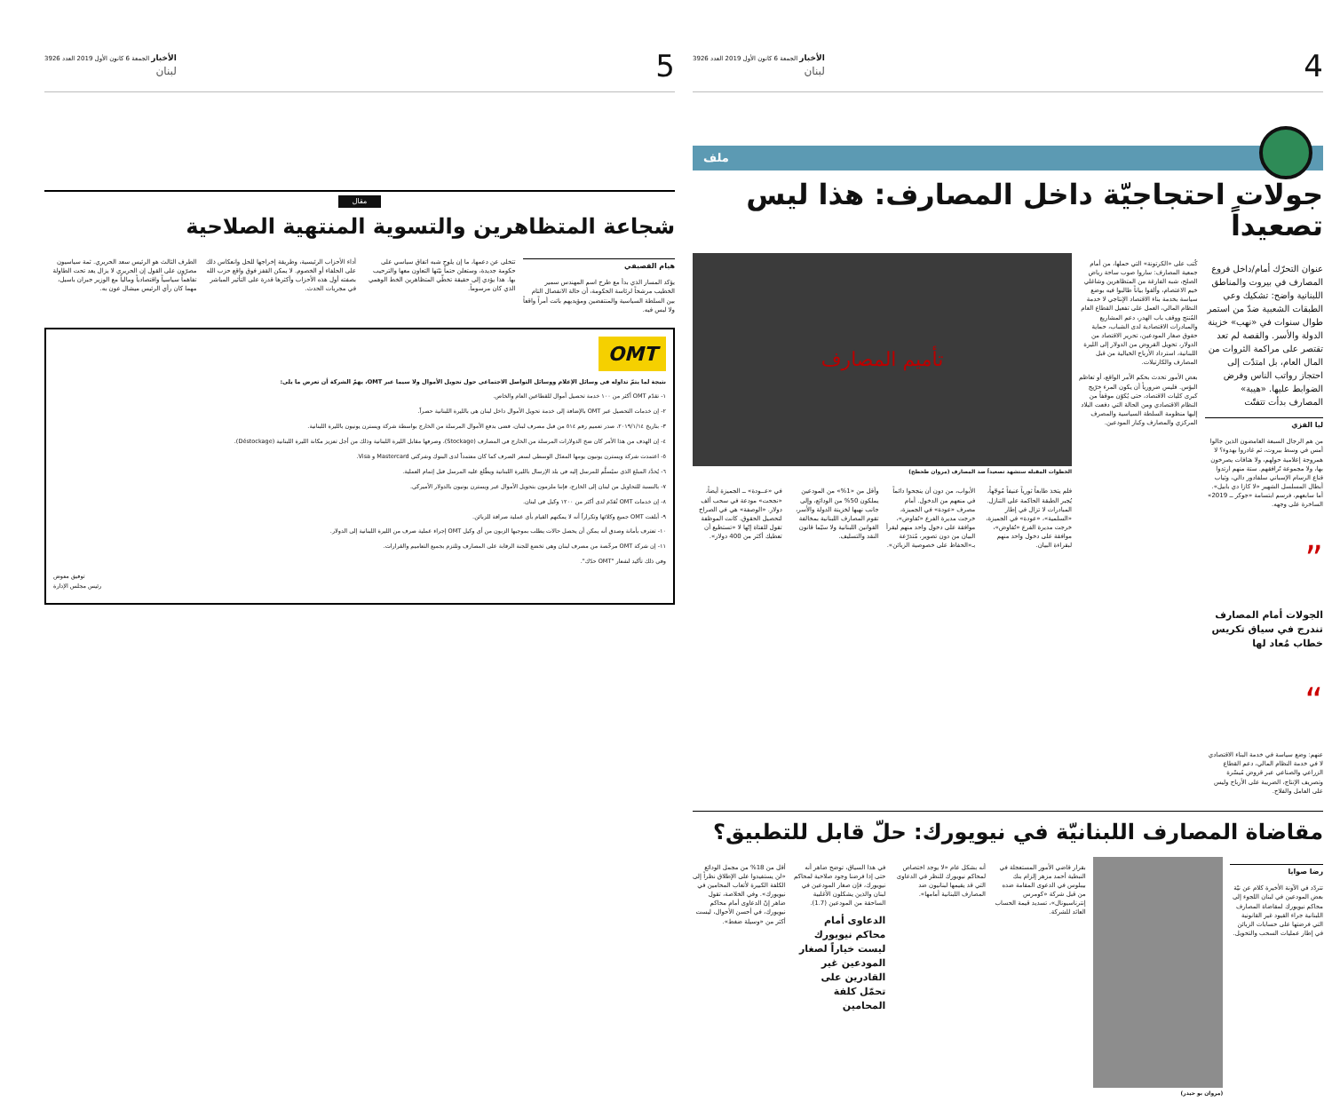4 الأخبار الجمعة 6 كانون الأول 2019 العدد 3926
لبنان
ملف
جولات احتجاجيّة داخل المصارف: هذا ليس تصعيداً
عنوان التحرّك أمام/داخل فروع المصارف في بيروت والمناطق اللبنانية واضح: تشكيك وعي الطبقات الشعبية ضدّ من استمر طوال سنوات في «نهب» خزينة الدولة والأسر. والقصة لم تعد تقتصر على مراكمة الثروات من المال العام، بل امتدّت إلى احتجاز رواتب الناس وفرض الضوابط عليها. «هيبة» المصارف بدأت تتفتّت
ليا القزي
من هم الرجال السبعة الغامضون الذين جالوا أمس في وسط بيروت، ثم غادروا بهدوء؟ لا همروجة إعلامية حولهم، ولا هتافات يصرخون بها، ولا مجموعة تُرافقهم. ستة منهم ارتدوا قناع الرسام الإسباني سلفادور دالي، وثياب أبطال المسلسل الشهير «لا كازا دي بابيل». أما سابعهم، فرسم ابتسامة «جوكر ــ 2019» الساخرة على وجهه.
”
الجولات أمام المصارف تندرج في سياق تكريس خطاب مُعاد لها
“
عنهم: وضع سياسة في خدمة البناء الاقتصادي لا في خدمة النظام المالي، دعم القطاع الزراعي والصناعي عبر قروض مُيسّرة وتصريف الإنتاج، الضريبة على الأرباح وليس على العامل والفلاح.
كُتب على «الكرتونة» التي حملها، من أمام جمعية المصارف: ساروا صوب ساحة رياض الصلح، شبه الفارغة من المتظاهرين وشاغلي خيم الاعتصام، وألقوا بياناً طالبوا فيه بوضع سياسة بخدمة بناء الاقتصاد الإنتاجي لا خدمة النظام المالي، العمل على تفعيل القطاع العام المُنتج ووقف باب الهدر، دعم المشاريع والمبادرات الاقتصادية لدى الشباب، حماية حقوق صغار المودعين، تحرير الاقتصاد من الدولار، تحويل القروض من الدولار إلى الليرة اللبنانية، استرداد الأرباح الخيالية من قبل المصارف والكارتيلات.
بعض الأمور تحدث بحكم الأمر الواقع، أو تعاظم البؤس. فليس ضرورياً أن يكون المرء خرّيج كبرى كليات الاقتصاد، حتى يُكوّن موقفاً من النظام الاقتصادي ومن الحالة التي دفعت البلاد إليها منظومة السلطة السياسية والمصرف المركزي والمصارف وكبار المودعين.
تأميم المصارف
الخطوات المقبلة ستشهد تصعيداً ضد المصارف (مروان طحطح)
فلم يتخذ طابعاً ثورياً عنيفاً مُوجّهاً، يُجبر الطبقة الحاكمة على التنازل. المبادرات لا تزال في إطار «السلمية»، «عودة» في الجميزة، خرجت مديرة الفرع «تُفاوض»، موافقة على دخول واحد منهم لبقراءة البيان.
الأبواب، من دون أن ينجحوا دائماً في منعهم من الدخول. أمام مصرف «عودة» في الجميزة، خرجت مديرة الفرع «تُفاوض»، موافقة على دخول واحد منهم ليقرأ البيان من دون تصوير، مُتذرّعة بـ«الحفاظ على خصوصية الزبائن».
وأقل من «1%» من المودعين يملكون 50% من الودائع، وإلى جانب نهبها لخزينة الدولة والأسر، تقوم المصارف اللبنانية بمخالفة القوانين اللبنانية ولا سيّما قانون النقد والتسليف.
في «عــودة» ــ الجميزة أيضاً، «نجحت» مودعة في سحب ألف دولار. «الوصفة» هي في الصراخ لتحصيل الحقوق. كانت الموظفة تقول للفتاة إنّها لا «تستطيع أن تعطيك أكثر من 400 دولار».
مقاضاة المصارف اللبنانيّة في نيويورك: حلّ قابل للتطبيق؟
رضا صوايا
تتردّد في الآونة الأخيرة كلام عن نيّة بعض المودعين في لبنان اللجوء إلى محاكم نيويورك لمقاضاة المصارف اللبنانية جراء القيود غير القانونية التي فرضتها على حسابات الزبائن في إطار عمليات السحب والتحويل.
(مروان بو حيدر)
بقرار قاضي الأمور المستعجلة في النبطية أحمد مزهر إلزام بنك بيبلوس في الدعوى المقامة ضده من قبل شركة «كومرس إنترناسيونال»، تسديد قيمة الحساب العائد للشركة.
أنه بشكل عام «لا يوجد اختصاص لمحاكم نيويورك للنظر في الدعاوى التي قد يقيمها لبنانيون ضد المصارف اللبنانية أمامها».
في هذا السياق، توضح ضاهر أنه حتى إذا فرضنا وجود صلاحية لمحاكم نيويورك، فإن صغار المودعين في لبنان والذين يشكلون الأغلبية الساحقة من المودعين (1.7).
الدعاوى أمام محاكم نيويورك ليست خياراً لصغار المودعين غير القادرين على تحمّل كلفة المحامين
أقل من 18% من مجمل الودائع «لن يستفيدوا على الإطلاق نظراً إلى الكلفة الكبيرة لأتعاب المحامين في نيويورك». وفي الخلاصة، تقول ضاهر إنّ الدعاوى أمام محاكم نيويورك، في أحسن الأحوال، ليست أكثر من «وسيلة ضغط».
5 الأخبار الجمعة 6 كانون الأول 2019 العدد 3926
لبنان
مقال
شجاعة المتظاهرين والتسوية المنتهية الصلاحية
هيام القصيفي
يؤكد المسار الذي بدأ مع طرح اسم المهندس سمير الخطيب مرشحاً لرئاسة الحكومة، أن حالة الانفصال التام بين السلطة السياسية والمنتفضين ومؤيديهم باتت أمراً واقعاً ولا لبس فيه.
تتخلى عن دعمها، ما إن يلوح شبه اتفاق سياسي على حكومة جديدة، وستعلن حتماً نيّتها التعاون معها والترحيب بها. هذا يؤدي إلى حقيقة تخطّي المتظاهرين الخط الوهمي الذي كان مرسوماً.
أداء الأحزاب الرئيسية، وطريقة إخراجها للحل وانعكاس ذلك على الحلفاء أو الخصوم. لا يمكن القفز فوق واقع حزب الله بصفته أول هذه الأحزاب وأكثرها قدرة على التأثير المباشر في مجريات الحدث.
الطرف الثالث هو الرئيس سعد الحريري. ثمة سياسيون مصرّون على القول إن الحريري لا يزال يعد تحت الطاولة تفاهماً سياسياً واقتصادياً ومالياً مع الوزير جبران باسيل، مهما كان رأي الرئيس ميشال عون به.
OMT
نتيجة لما يتمّ تداوله في وسائل الإعلام ووسائل التواصل الاجتماعي حول تحويل الأموال ولا سيما عبر OMT، يهمّ الشركة أن تعرض ما يلي:
١- تقدّم OMT أكثر من ١٠٠ خدمة تحصيل أموال للقطاعين العام والخاص.
٢- إن خدمات التحصيل عبر OMT بالإضافة إلى خدمة تحويل الأموال داخل لبنان هي بالليرة اللبنانية حصراً.
٣- بتاريخ ٢٠١٩/١/١٤، صدر تعميم رقم ٥١٤ من قبل مصرف لبنان، قضى بدفع الأموال المرسلة من الخارج بواسطة شركة ويسترن يونيون بالليرة اللبنانية.
٤- إن الهدف من هذا الأمر كان ضخ الدولارات المرسلة من الخارج في المصارف (Stockage)، وصرفها مقابل الليرة اللبنانية وذلك من أجل تعزيز مكانة الليرة اللبنانية (Déstockage).
٥- اعتمدت شركة ويسترن يونيون يومها المعدّل الوسطي لسعر الصرف كما كان معتمداً لدى البنوك وشركتي Mastercard و Visa.
٦- يُحدَّد المبلغ الذي سيُسلَّم للمرسل إليه في بلد الإرسال بالليرة اللبنانية ويطّلع عليه المرسل قبل إتمام العملية.
٧- بالنسبة للتحاويل من لبنان إلى الخارج، فإننا ملزمون بتحويل الأموال عبر ويسترن يونيون بالدولار الأميركي.
٨- إن خدمات OMT تُقدّم لدى أكثر من ١٢٠٠ وكيل في لبنان.
٩- أبلغت OMT جميع وكلائها وتكراراً أنه لا يمكنهم القيام بأي عملية صرافة للزبائن.
١٠- تعترف بأمانة وصدق أنه يمكن أن يحصل حالات يطلب بموجبها الزبون من أي وكيل OMT إجراء عملية صرف من الليرة اللبنانية إلى الدولار.
١١- إن شركة OMT مرخّصة من مصرف لبنان وهي تخضع للجنة الرقابة على المصارف وتلتزم بجميع التعاميم والقرارات.
وفي ذلك تأكيد لشعار "OMT حدّك".
توفيق معوض
رئيس مجلس الإدارة